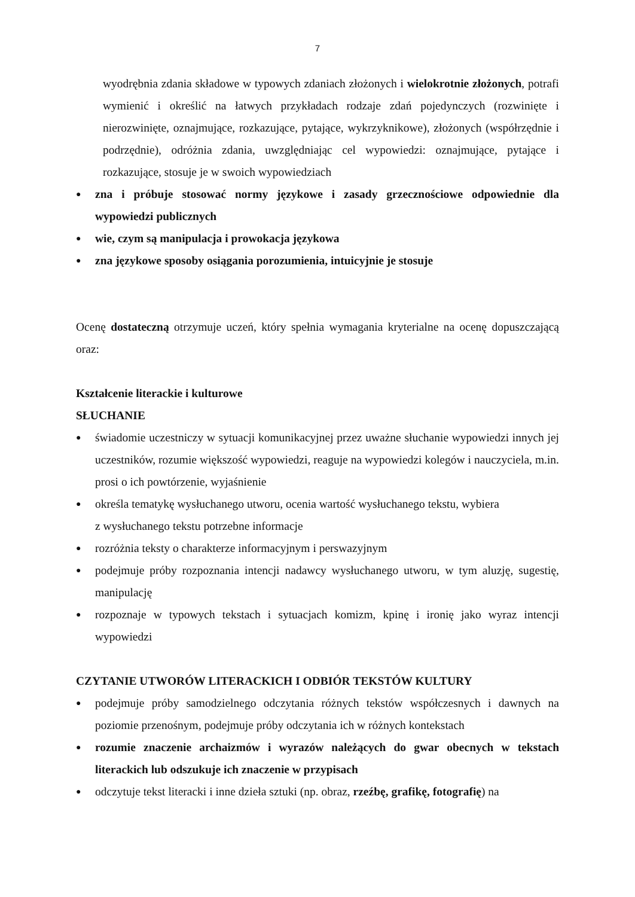7
wyodrębnia zdania składowe w typowych zdaniach złożonych i wielokrotnie złożonych, potrafi wymienić i określić na łatwych przykładach rodzaje zdań pojedynczych (rozwinięte i nierozwinięte, oznajmujące, rozkazujące, pytające, wykrzyknikowe), złożonych (współrzędnie i podrzędnie), odróżnia zdania, uwzględniając cel wypowiedzi: oznajmujące, pytające i rozkazujące, stosuje je w swoich wypowiedziach
● zna i próbuje stosować normy językowe i zasady grzecznościowe odpowiednie dla wypowiedzi publicznych
● wie, czym są manipulacja i prowokacja językowa
● zna językowe sposoby osiągania porozumienia, intuicyjnie je stosuje
Ocenę dostateczną otrzymuje uczeń, który spełnia wymagania kryterialne na ocenę dopuszczającą oraz:
Kształcenie literackie i kulturowe
SŁUCHANIE
● świadomie uczestniczy w sytuacji komunikacyjnej przez uważne słuchanie wypowiedzi innych jej uczestników, rozumie większość wypowiedzi, reaguje na wypowiedzi kolegów i nauczyciela, m.in. prosi o ich powtórzenie, wyjaśnienie
● określa tematykę wysłuchanego utworu, ocenia wartość wysłuchanego tekstu, wybiera
z wysłuchanego tekstu potrzebne informacje
● rozróżnia teksty o charakterze informacyjnym i perswazyjnym
● podejmuje próby rozpoznania intencji nadawcy wysłuchanego utworu, w tym aluzję, sugestię, manipulację
● rozpoznaje w typowych tekstach i sytuacjach komizm, kpinę i ironię jako wyraz intencji wypowiedzi
CZYTANIE UTWORÓW LITERACKICH I ODBIÓR TEKSTÓW KULTURY
● podejmuje próby samodzielnego odczytania różnych tekstów współczesnych i dawnych na poziomie przenośnym, podejmuje próby odczytania ich w różnych kontekstach
● rozumie znaczenie archaizmów i wyrazów należących do gwar obecnych w tekstach literackich lub odszukuje ich znaczenie w przypisach
● odczytuje tekst literacki i inne dzieła sztuki (np. obraz, rzeźbę, grafikę, fotografię) na